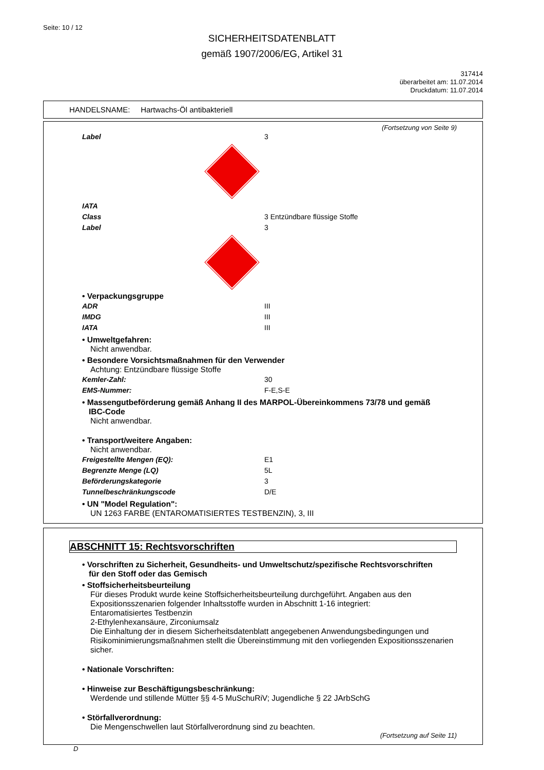Seite: 10 / 12
SICHERHEITSDATENBLATT
gemäß 1907/2006/EG, Artikel 31
317414
überarbeitet am: 11.07.2014
Druckdatum: 11.07.2014
HANDELSNAME: Hartwachs-Öl antibakteriell
(Fortsetzung von Seite 9)
Label 3
IATA
Class 3 Entzündbare flüssige Stoffe
Label 3
• Verpackungsgruppe
ADR III
IMDG III
IATA III
• Umweltgefahren:
Nicht anwendbar.
• Besondere Vorsichtsmaßnahmen für den Verwender
Achtung: Entzündbare flüssige Stoffe
Kemler-Zahl: 30
EMS-Nummer: F-E,S-E
• Massengutbeförderung gemäß Anhang II des MARPOL-Übereinkommens 73/78 und gemäß
IBC-Code
Nicht anwendbar.
• Transport/weitere Angaben:
Nicht anwendbar.
Freigestellte Mengen (EQ): E1
Begrenzte Menge (LQ) 5L
Beförderungskategorie 3
Tunnelbeschränkungscode D/E
• UN "Model Regulation":
UN 1263 FARBE (ENTAROMATISIERTES TESTBENZIN), 3, III
ABSCHNITT 15: Rechtsvorschriften
• Vorschriften zu Sicherheit, Gesundheits- und Umweltschutz/spezifische Rechtsvorschriften
für den Stoff oder das Gemisch
• Stoffsicherheitsbeurteilung
Für dieses Produkt wurde keine Stoffsicherheitsbeurteilung durchgeführt. Angaben aus den Expositionsszenarien folgender Inhaltsstoffe wurden in Abschnitt 1-16 integriert:
Entaromatisiertes Testbenzin
2-Ethylenhexansäure, Zirconiumsalz
Die Einhaltung der in diesem Sicherheitsdatenblatt angegebenen Anwendungsbedingungen und Risikominimierungsmaßnahmen stellt die Übereinstimmung mit den vorliegenden Expositionsszenarien sicher.
• Nationale Vorschriften:
• Hinweise zur Beschäftigungsbeschränkung:
Werdende und stillende Mütter §§ 4-5 MuSchuRiV; Jugendliche § 22 JArbSchG
• Störfallverordnung:
Die Mengenschwellen laut Störfallverordnung sind zu beachten.
(Fortsetzung auf Seite 11)
D